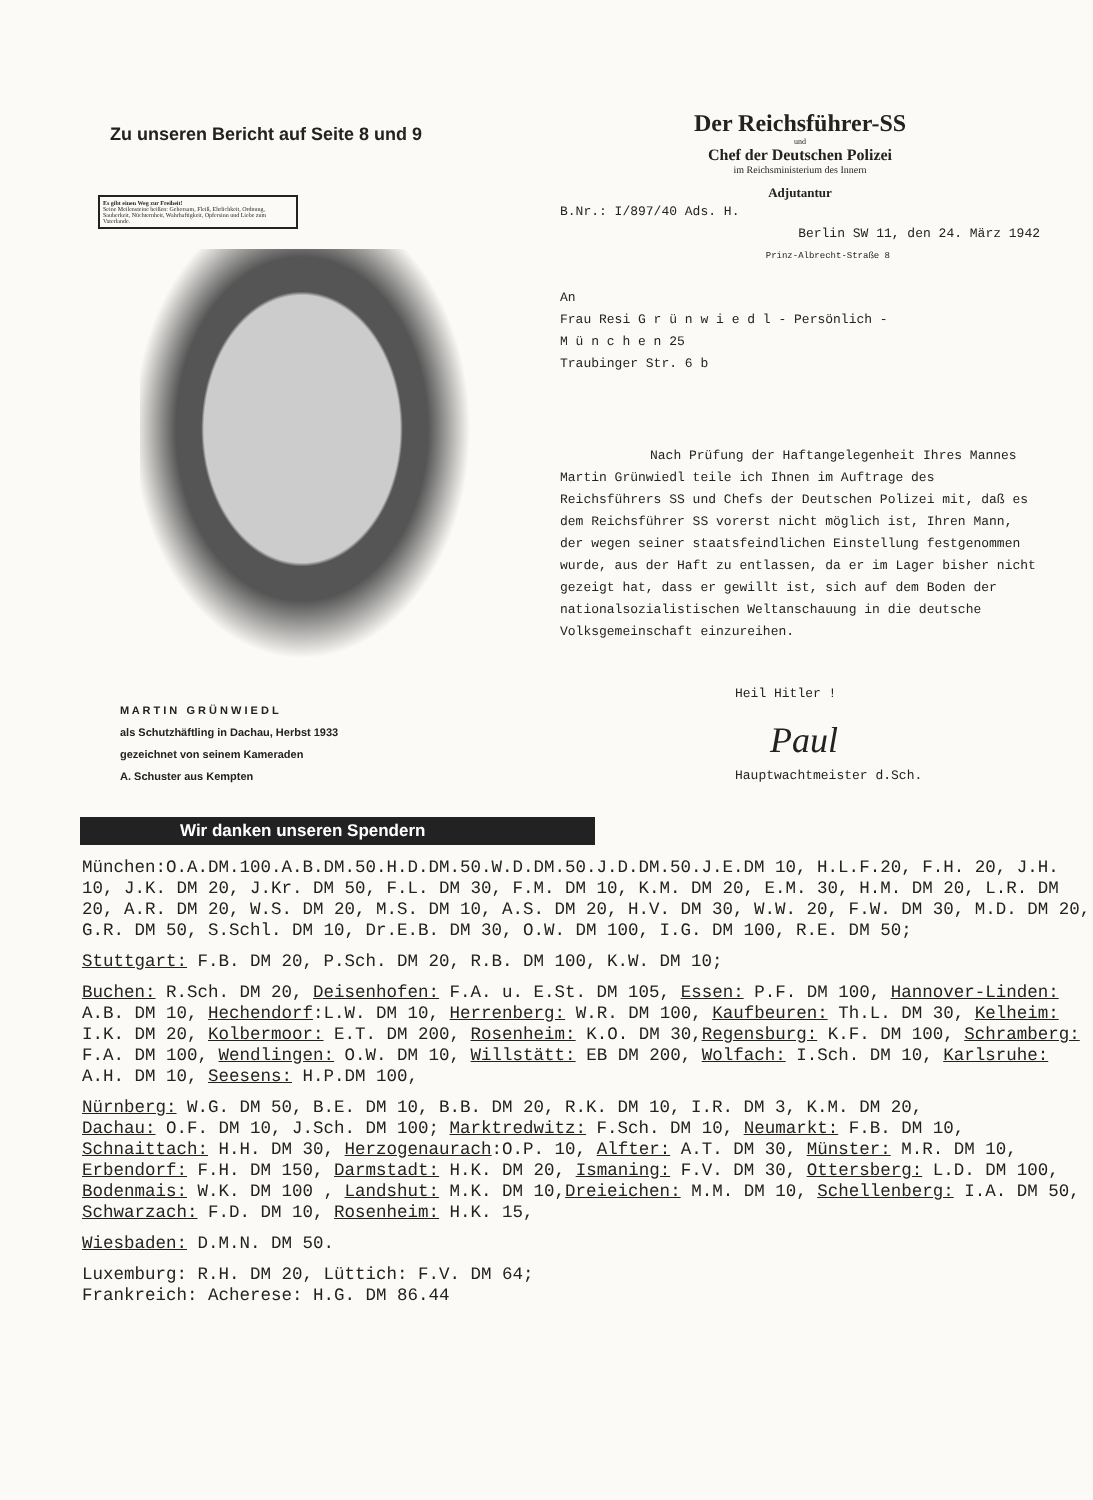Zu unseren Bericht auf Seite 8 und 9
Es gibt einen Weg zur Freiheit!
Seine Meilensteine heißen: Gehorsam, Fleiß, Ehrlichkeit, Ordnung, Sauberkeit, Nüchternheit, Wahrhaftigkeit, Opfersinn und Liebe zum Vaterlande.
M A R T I N G R Ü N W I E D L
als Schutzhäftling in Dachau, Herbst 1933
gezeichnet von seinem Kameraden
A. Schuster aus Kempten
Der Reichsführer-SS
und
Chef der Deutschen Polizei
im Reichsministerium des Innern
Adjutantur
B.Nr.: I/897/40 Ads. H.
Berlin SW 11, den 24. März 1942
Prinz-Albrecht-Straße 8
An
Frau Resi G r ü n w i e d l - Persönlich -
M ü n c h e n 25
Traubinger Str. 6 b
Nach Prüfung der Haftangelegenheit Ihres Mannes Martin Grünwiedl teile ich Ihnen im Auftrage des Reichsführers SS und Chefs der Deutschen Polizei mit, daß es dem Reichsführer SS vorerst nicht möglich ist, Ihren Mann, der wegen seiner staatsfeindlichen Einstellung festgenommen wurde, aus der Haft zu entlassen, da er im Lager bisher nicht gezeigt hat, dass er gewillt ist, sich auf dem Boden der nationalsozialistischen Weltanschauung in die deutsche Volksgemeinschaft einzureihen.
Heil Hitler !
Paul
Hauptwachtmeister d.Sch.
Wir danken unseren Spendern
München:O.A.DM.100.A.B.DM.50.H.D.DM.50.W.D.DM.50.J.D.DM.50.J.E.DM 10, H.L.F.20, F.H. 20, J.H. 10, J.K. DM 20, J.Kr. DM 50, F.L. DM 30, F.M. DM 10, K.M. DM 20, E.M. 30, H.M. DM 20, L.R. DM 20, A.R. DM 20, W.S. DM 20, M.S. DM 10, A.S. DM 20, H.V. DM 30, W.W. 20, F.W. DM 30, M.D. DM 20, G.R. DM 50, S.Schl. DM 10, Dr.E.B. DM 30, O.W. DM 100, I.G. DM 100, R.E. DM 50;
Stuttgart: F.B. DM 20, P.Sch. DM 20, R.B. DM 100, K.W. DM 10;
Buchen: R.Sch. DM 20, Deisenhofen: F.A. u. E.St. DM 105, Essen: P.F. DM 100, Hannover-Linden: A.B. DM 10, Hechendorf:L.W. DM 10, Herrenberg: W.R. DM 100, Kaufbeuren: Th.L. DM 30, Kelheim: I.K. DM 20, Kolbermoor: E.T. DM 200, Rosenheim: K.O. DM 30,Regensburg: K.F. DM 100, Schramberg: F.A. DM 100, Wendlingen: O.W. DM 10, Willstätt: EB DM 200, Wolfach: I.Sch. DM 10, Karlsruhe: A.H. DM 10, Seesens: H.P.DM 100,
Nürnberg: W.G. DM 50, B.E. DM 10, B.B. DM 20, R.K. DM 10, I.R. DM 3, K.M. DM 20,
Dachau: O.F. DM 10, J.Sch. DM 100; Marktredwitz: F.Sch. DM 10, Neumarkt: F.B. DM 10, Schnaittach: H.H. DM 30, Herzogenaurach:O.P. 10, Alfter: A.T. DM 30, Münster: M.R. DM 10, Erbendorf: F.H. DM 150, Darmstadt: H.K. DM 20, Ismaning: F.V. DM 30, Ottersberg: L.D. DM 100, Bodenmais: W.K. DM 100 , Landshut: M.K. DM 10,Dreieichen: M.M. DM 10, Schellenberg: I.A. DM 50, Schwarzach: F.D. DM 10, Rosenheim: H.K. 15,
Wiesbaden: D.M.N. DM 50.
Luxemburg: R.H. DM 20, Lüttich: F.V. DM 64;
Frankreich: Acherese: H.G. DM 86.44